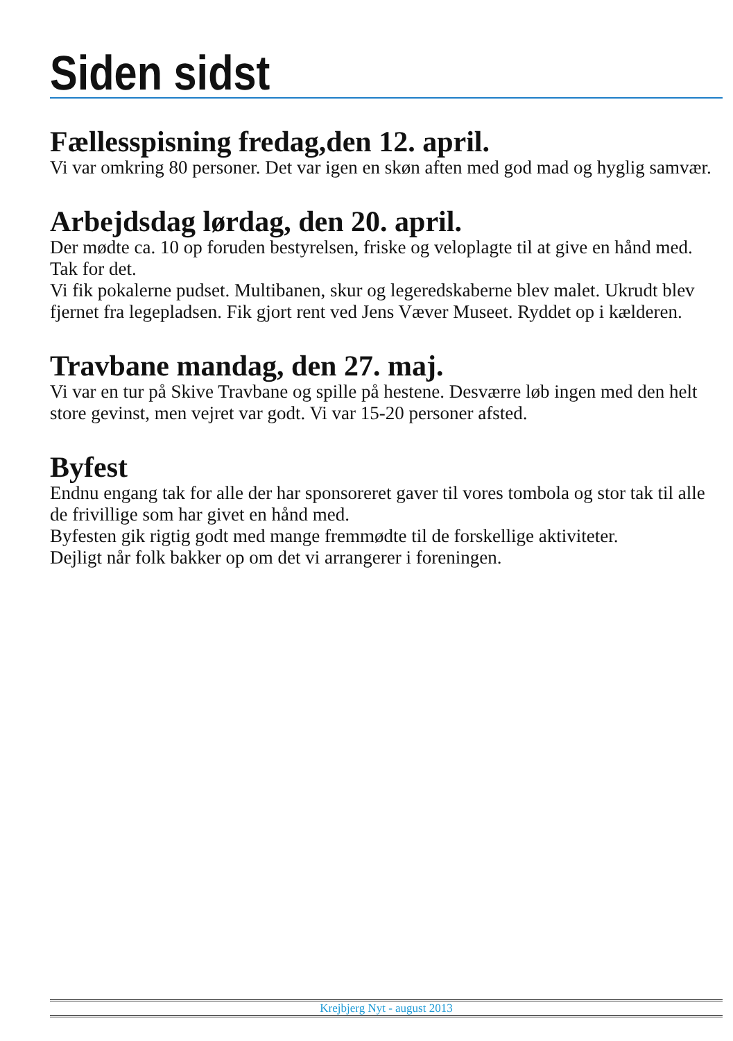Siden sidst
Fællesspisning fredag,den 12. april.
Vi var omkring 80 personer. Det var igen en skøn aften med god mad og hyglig samvær.
Arbejdsdag lørdag, den 20. april.
Der mødte ca. 10 op foruden bestyrelsen, friske og veloplagte til at give en hånd med. Tak for det.
Vi fik pokalerne pudset. Multibanen, skur og legeredskaberne blev malet. Ukrudt blev fjernet fra legepladsen. Fik gjort rent ved Jens Væver Museet. Ryddet op i kælderen.
Travbane mandag, den 27. maj.
Vi var en tur på Skive Travbane og spille på hestene. Desværre løb ingen med den helt store gevinst, men vejret var godt. Vi var 15-20 personer afsted.
Byfest
Endnu engang tak for alle der har sponsoreret gaver til vores tombola og stor tak til alle de frivillige som har givet en hånd med.
Byfesten gik rigtig godt med mange fremmødte til de forskellige aktiviteter.
Dejligt når folk bakker op om det vi arrangerer i foreningen.
Krejbjerg Nyt - august 2013